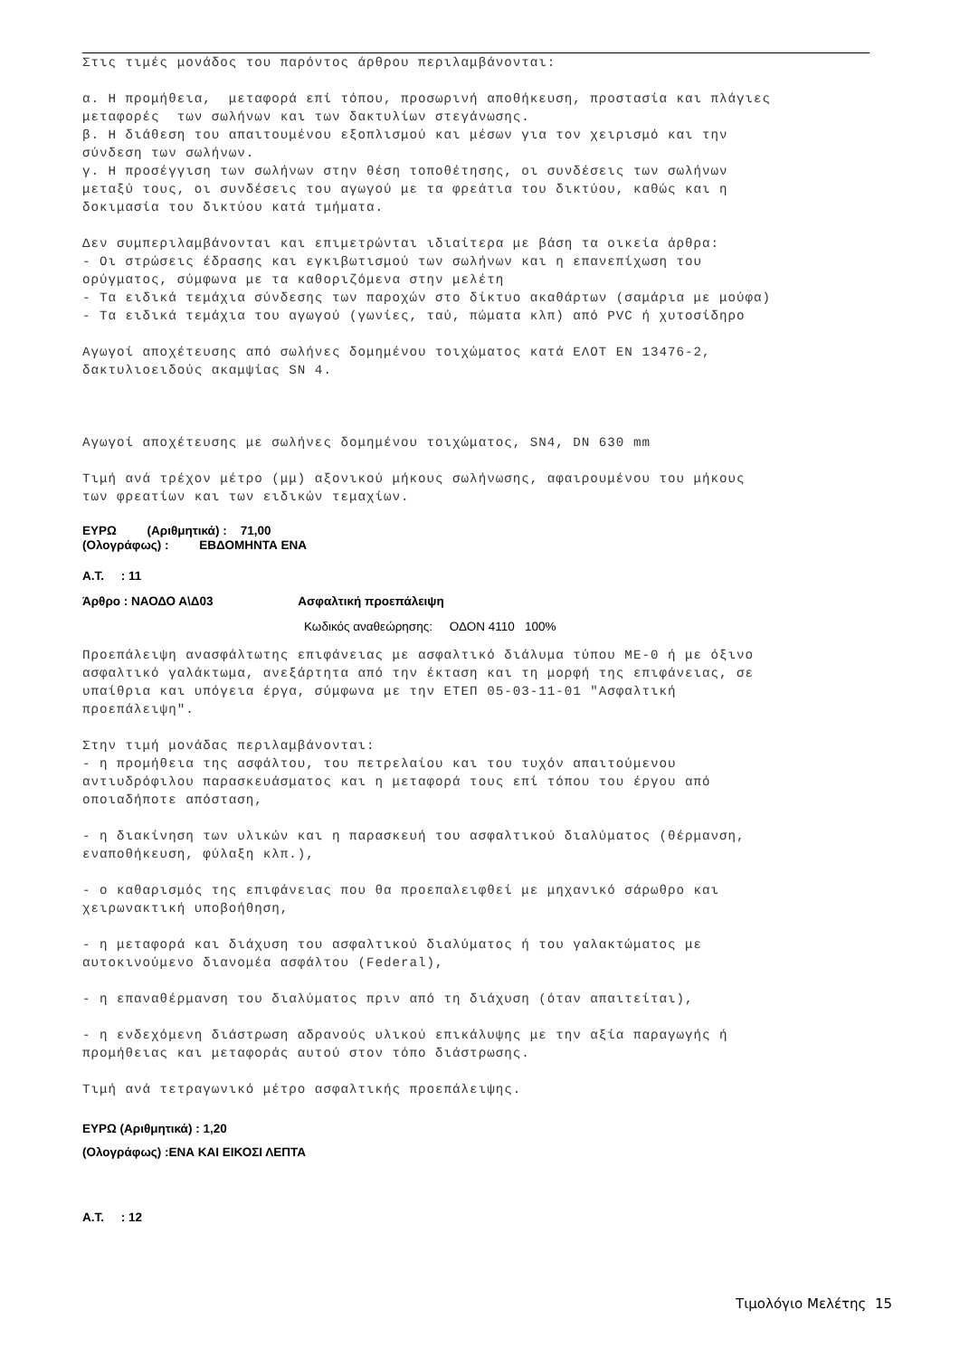Στις τιμές μονάδος του παρόντος άρθρου περιλαμβάνονται:
α. Η προμήθεια, μεταφορά επί τόπου, προσωρινή αποθήκευση, προστασία και πλάγιες μεταφορές των σωλήνων και των δακτυλίων στεγάνωσης. β. Η διάθεση του απαιτουμένου εξοπλισμού και μέσων για τον χειρισμό και την σύνδεση των σωλήνων. γ. Η προσέγγιση των σωλήνων στην θέση τοποθέτησης, οι συνδέσεις των σωλήνων μεταξύ τους, οι συνδέσεις του αγωγού με τα φρεάτια του δικτύου, καθώς και η δοκιμασία του δικτύου κατά τμήματα.
Δεν συμπεριλαμβάνονται και επιμετρώνται ιδιαίτερα με βάση τα οικεία άρθρα: - Οι στρώσεις έδρασης και εγκιβωτισμού των σωλήνων και η επανεπίχωση του ορύγματος, σύμφωνα με τα καθοριζόμενα στην μελέτη - Τα ειδικά τεμάχια σύνδεσης των παροχών στο δίκτυο ακαθάρτων (σαμάρια με μούφα) - Τα ειδικά τεμάχια του αγωγού (γωνίες, ταύ, πώματα κλπ) από PVC ή χυτοσίδηρο
Αγωγοί αποχέτευσης από σωλήνες δομημένου τοιχώματος κατά ΕΛΟΤ ΕΝ 13476-2, δακτυλιοειδούς ακαμψίας SN 4.
Αγωγοί αποχέτευσης με σωλήνες δομημένου τοιχώματος, SN4, DN 630 mm
Τιμή ανά τρέχον μέτρο (μμ) αξονικού μήκους σωλήνωσης, αφαιρουμένου του μήκους των φρεατίων και των ειδικών τεμαχίων.
ΕΥΡΩ (Αριθμητικά) : 71,00
(Ολογράφως) : ΕΒΔΟΜΗΝΤΑ ΕΝΑ
Α.Τ. : 11
Άρθρο : ΝΑΟΔΟ Α\Δ03 Ασφαλτική προεπάλειψη
Κωδικός αναθεώρησης: ΟΔΟΝ 4110 100%
Προεπάλειψη ανασφάλτωτης επιφάνειας με ασφαλτικό διάλυμα τύπου ΜΕ-0 ή με όξινο ασφαλτικό γαλάκτωμα, ανεξάρτητα από την έκταση και τη μορφή της επιφάνειας, σε υπαίθρια και υπόγεια έργα, σύμφωνα με την ΕΤΕΠ 05-03-11-01 "Ασφαλτική προεπάλειψη".
Στην τιμή μονάδας περιλαμβάνονται: - η προμήθεια της ασφάλτου, του πετρελαίου και του τυχόν απαιτούμενου αντιυδρόφιλου παρασκευάσματος και η μεταφορά τους επί τόπου του έργου από οποιαδήποτε απόσταση,
- η διακίνηση των υλικών και η παρασκευή του ασφαλτικού διαλύματος (θέρμανση, εναποθήκευση, φύλαξη κλπ.),
- ο καθαρισμός της επιφάνειας που θα προεπαλειφθεί με μηχανικό σάρωθρο και χειρωνακτική υποβοήθηση,
- η μεταφορά και διάχυση του ασφαλτικού διαλύματος ή του γαλακτώματος με αυτοκινούμενο διανομέα ασφάλτου (Federal),
- η επαναθέρμανση του διαλύματος πριν από τη διάχυση (όταν απαιτείται),
- η ενδεχόμενη διάστρωση αδρανούς υλικού επικάλυψης με την αξία παραγωγής ή προμήθειας και μεταφοράς αυτού στον τόπο διάστρωσης.
Τιμή ανά τετραγωνικό μέτρο ασφαλτικής προεπάλειψης.
ΕΥΡΩ (Αριθμητικά) : 1,20
(Ολογράφως) :ΕΝΑ ΚΑΙ ΕΙΚΟΣΙ ΛΕΠΤΑ
Α.Τ. : 12
Τιμολόγιο Μελέτης 15